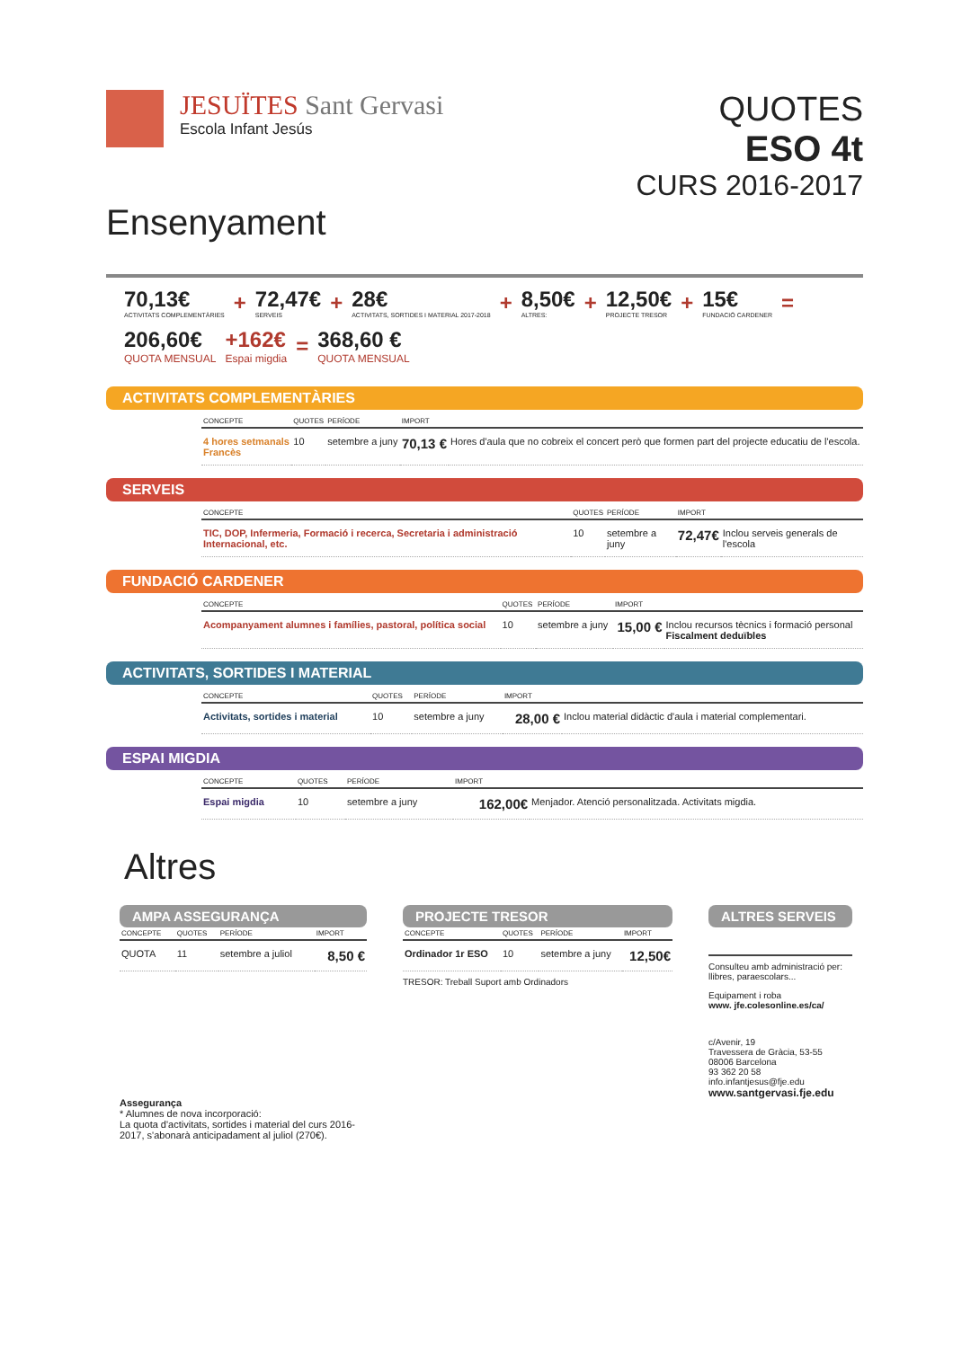JESUÏTES Sant Gervasi
Escola Infant Jesús
QUOTES
ESO 4t
CURS 2016-2017
Ensenyament
70,13€
ACTIVITATS COMPLEMENTÀRIES
+
72,47€
SERVEIS
+
28€
ACTIVITATS, SORTIDES I MATERIAL 2017-2018
+
8,50€
ALTRES:
+
12,50€
PROJECTE TRESOR
+
15€
FUNDACIÓ CARDENER
=
206,60€
QUOTA MENSUAL
+162€
Espai migdia
=
368,60 €
QUOTA MENSUAL
ACTIVITATS COMPLEMENTÀRIES
| CONCEPTE | QUOTES | PERÍODE | IMPORT | |
| --- | --- | --- | --- | --- |
| 4 hores setmanals Francès | 10 | setembre a juny | 70,13 € | Hores d'aula que no cobreix el concert però que formen part del projecte educatiu de l'escola. |
SERVEIS
| CONCEPTE | QUOTES | PERÍODE | IMPORT | |
| --- | --- | --- | --- | --- |
| TIC, DOP, Infermeria, Formació i recerca, Secretaria i administració Internacional, etc. | 10 | setembre a juny | 72,47€ | Inclou serveis generals de l'escola |
FUNDACIÓ CARDENER
| CONCEPTE | QUOTES | PERÍODE | IMPORT | |
| --- | --- | --- | --- | --- |
| Acompanyament alumnes i famílies, pastoral, política social | 10 | setembre a juny | 15,00 € | Inclou recursos tècnics i formació personal Fiscalment deduïbles |
ACTIVITATS, SORTIDES I MATERIAL
| CONCEPTE | QUOTES | PERÍODE | IMPORT | |
| --- | --- | --- | --- | --- |
| Activitats, sortides i material | 10 | setembre a juny | 28,00 € | Inclou material didàctic d'aula i material complementari. |
ESPAI MIGDIA
| CONCEPTE | QUOTES | PERÍODE | IMPORT | |
| --- | --- | --- | --- | --- |
| Espai migdia | 10 | setembre a juny | 162,00€ | Menjador. Atenció personalitzada. Activitats migdia. |
Altres
AMPA ASSEGURANÇA
| CONCEPTE | QUOTES | PERÍODE | IMPORT |
| --- | --- | --- | --- |
| QUOTA | 11 | setembre a juliol | 8,50 € |
Assegurança
* Alumnes de nova incorporació:
La quota d'activitats, sortides i material del curs 2016-2017, s'abonarà anticipadament al juliol (270€).
PROJECTE TRESOR
| CONCEPTE | QUOTES | PERÍODE | IMPORT |
| --- | --- | --- | --- |
| Ordinador 1r ESO | 10 | setembre a juny | 12,50€ |
TRESOR: Treball Suport amb Ordinadors
ALTRES SERVEIS
Consulteu amb administració per: llibres, paraescolars...
Equipament i roba
www. jfe.colesonline.es/ca/
c/Avenir, 19
Travessera de Gràcia, 53-55
08006 Barcelona
93 362 20 58
info.infantjesus@fje.edu
www.santgervasi.fje.edu